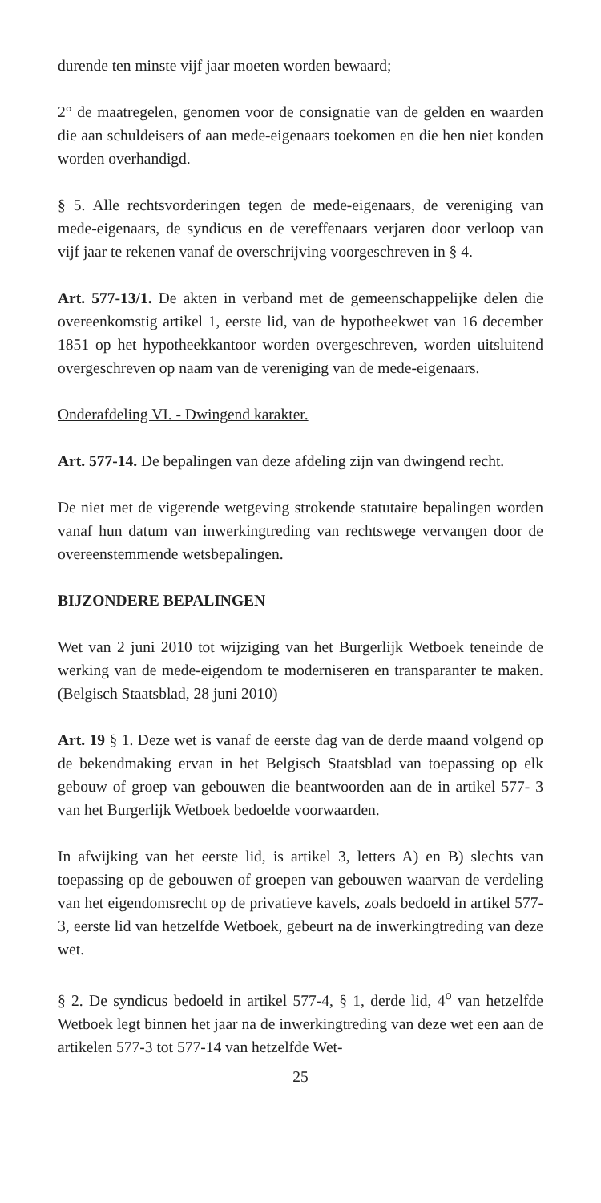durende ten minste vijf jaar moeten worden bewaard;
2° de maatregelen, genomen voor de consignatie van de gelden en waarden die aan schuldeisers of aan mede-eigenaars toekomen en die hen niet konden worden overhandigd.
§ 5. Alle rechtsvorderingen tegen de mede-eigenaars, de vereniging van mede-eigenaars, de syndicus en de vereffenaars verjaren door verloop van vijf jaar te rekenen vanaf de overschrijving voorgeschreven in § 4.
Art. 577-13/1. De akten in verband met de gemeenschappelijke delen die overeenkomstig artikel 1, eerste lid, van de hypotheekwet van 16 december 1851 op het hypotheekkantoor worden overgeschreven, worden uitsluitend overgeschreven op naam van de vereniging van de mede-eigenaars.
Onderafdeling VI. - Dwingend karakter.
Art. 577-14. De bepalingen van deze afdeling zijn van dwingend recht.
De niet met de vigerende wetgeving strokende statutaire bepalingen worden vanaf hun datum van inwerkingtreding van rechtswege vervangen door de overeenstemmende wetsbepalingen.
BIJZONDERE BEPALINGEN
Wet van 2 juni 2010 tot wijziging van het Burgerlijk Wetboek teneinde de werking van de mede-eigendom te moderniseren en transparanter te maken. (Belgisch Staatsblad, 28 juni 2010)
Art. 19 § 1. Deze wet is vanaf de eerste dag van de derde maand volgend op de bekendmaking ervan in het Belgisch Staatsblad van toepassing op elk gebouw of groep van gebouwen die beantwoorden aan de in artikel 577- 3 van het Burgerlijk Wetboek bedoelde voorwaarden.
In afwijking van het eerste lid, is artikel 3, letters A) en B) slechts van toepassing op de gebouwen of groepen van gebouwen waarvan de verdeling van het eigendomsrecht op de privatieve kavels, zoals bedoeld in artikel 577-3, eerste lid van hetzelfde Wetboek, gebeurt na de inwerkingtreding van deze wet.
§ 2. De syndicus bedoeld in artikel 577-4, § 1, derde lid, 4<sup>o</sup> van hetzelfde Wetboek legt binnen het jaar na de inwerkingtreding van deze wet een aan de artikelen 577-3 tot 577-14 van hetzelfde Wet-
25